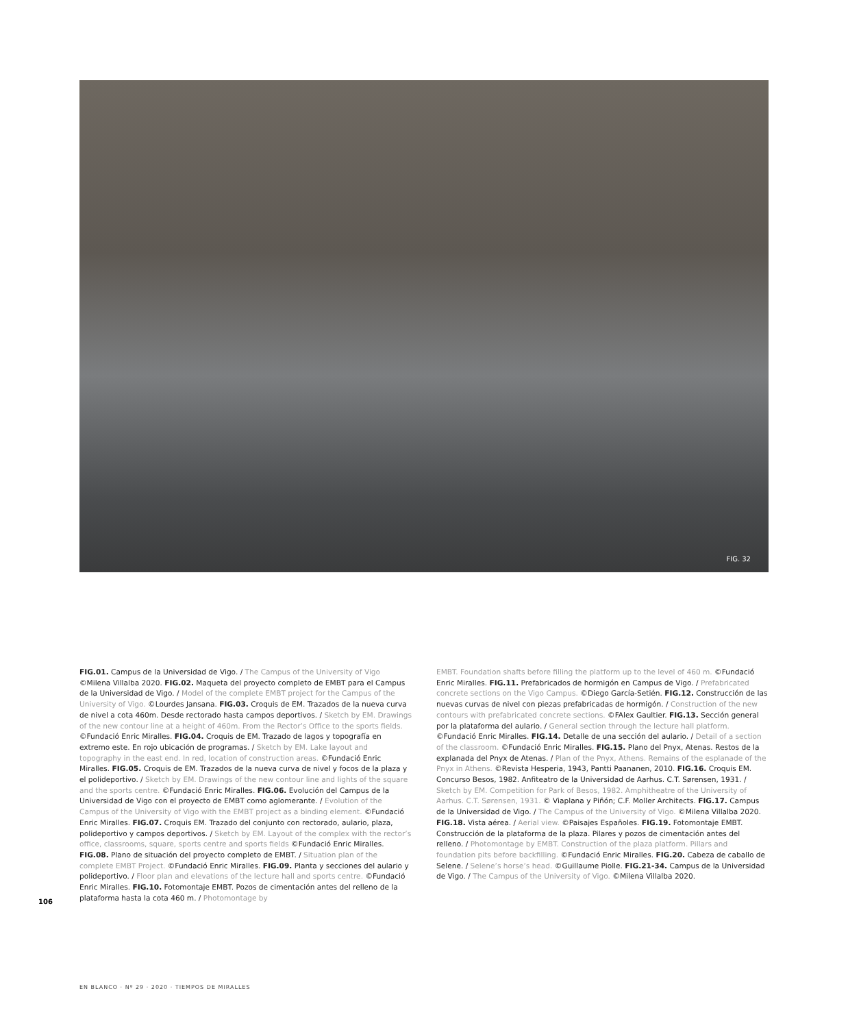FIG. 32
FIG.01. Campus de la Universidad de Vigo. / The Campus of the University of Vigo ©Milena Villalba 2020. FIG.02. Maqueta del proyecto completo de EMBT para el Campus de la Universidad de Vigo. / Model of the complete EMBT project for the Campus of the University of Vigo. ©Lourdes Jansana. FIG.03. Croquis de EM. Trazados de la nueva curva de nivel a cota 460m. Desde rectorado hasta campos deportivos. / Sketch by EM. Drawings of the new contour line at a height of 460m. From the Rector’s Office to the sports fields. ©Fundació Enric Miralles. FIG.04. Croquis de EM. Trazado de lagos y topografía en extremo este. En rojo ubicación de programas. / Sketch by EM. Lake layout and topography in the east end. In red, location of construction areas. ©Fundació Enric Miralles. FIG.05. Croquis de EM. Trazados de la nueva curva de nivel y focos de la plaza y el polideportivo. / Sketch by EM. Drawings of the new contour line and lights of the square and the sports centre. ©Fundació Enric Miralles. FIG.06. Evolución del Campus de la Universidad de Vigo con el proyecto de EMBT como aglomerante. / Evolution of the Campus of the University of Vigo with the EMBT project as a binding element. ©Fundació Enric Miralles. FIG.07. Croquis EM. Trazado del conjunto con rectorado, aulario, plaza, polideportivo y campos deportivos. / Sketch by EM. Layout of the complex with the rector’s office, classrooms, square, sports centre and sports fields ©Fundació Enric Miralles. FIG.08. Plano de situación del proyecto completo de EMBT. / Situation plan of the complete EMBT Project. ©Fundació Enric Miralles. FIG.09. Planta y secciones del aulario y polideportivo. / Floor plan and elevations of the lecture hall and sports centre. ©Fundació Enric Miralles. FIG.10. Fotomontaje EMBT. Pozos de cimentación antes del relleno de la plataforma hasta la cota 460 m. / Photomontage by
EMBT. Foundation shafts before filling the platform up to the level of 460 m. ©Fundació Enric Miralles. FIG.11. Prefabricados de hormigón en Campus de Vigo. / Prefabricated concrete sections on the Vigo Campus. ©Diego García-Setién. FIG.12. Construcción de las nuevas curvas de nivel con piezas prefabricadas de hormigón. / Construction of the new contours with prefabricated concrete sections. ©FAlex Gaultier. FIG.13. Sección general por la plataforma del aulario. / General section through the lecture hall platform. ©Fundació Enric Miralles. FIG.14. Detalle de una sección del aulario. / Detail of a section of the classroom. ©Fundació Enric Miralles. FIG.15. Plano del Pnyx, Atenas. Restos de la explanada del Pnyx de Atenas. / Plan of the Pnyx, Athens. Remains of the esplanade of the Pnyx in Athens. ©Revista Hesperia, 1943, Pantti Paananen, 2010. FIG.16. Croquis EM. Concurso Besos, 1982. Anfiteatro de la Universidad de Aarhus. C.T. Sørensen, 1931. / Sketch by EM. Competition for Park of Besos, 1982. Amphitheatre of the University of Aarhus. C.T. Sørensen, 1931. © Viaplana y Piñón; C.F. Moller Architects. FIG.17. Campus de la Universidad de Vigo. / The Campus of the University of Vigo. ©Milena Villalba 2020. FIG.18. Vista aérea. / Aerial view. ©Paisajes Españoles. FIG.19. Fotomontaje EMBT. Construcción de la plataforma de la plaza. Pilares y pozos de cimentación antes del relleno. / Photomontage by EMBT. Construction of the plaza platform. Pillars and foundation pits before backfilling. ©Fundació Enric Miralles. FIG.20. Cabeza de caballo de Selene. / Selene’s horse’s head. ©Guillaume Piolle. FIG.21-34. Campus de la Universidad de Vigo. / The Campus of the University of Vigo. ©Milena Villalba 2020.
106
EN BLANCO · Nº 29 · 2020 · TIEMPOS DE MIRALLES